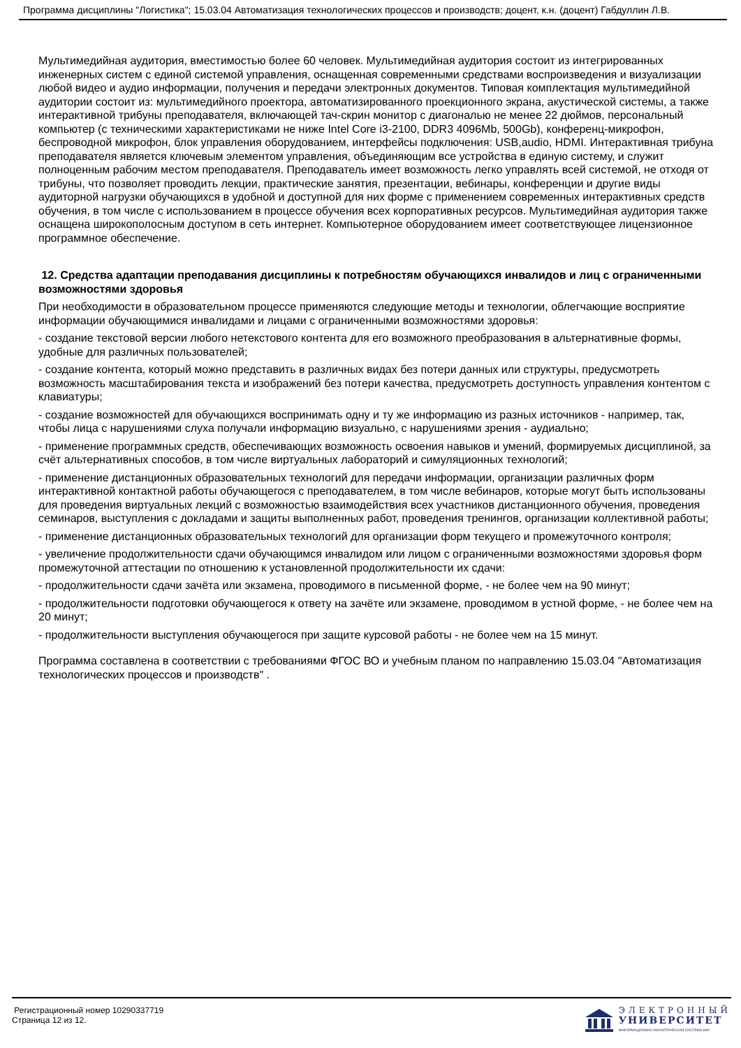Программа дисциплины "Логистика"; 15.03.04 Автоматизация технологических процессов и производств; доцент, к.н. (доцент) Габдуллин Л.В.
Мультимедийная аудитория, вместимостью более 60 человек. Мультимедийная аудитория состоит из интегрированных инженерных систем с единой системой управления, оснащенная современными средствами воспроизведения и визуализации любой видео и аудио информации, получения и передачи электронных документов. Типовая комплектация мультимедийной аудитории состоит из: мультимедийного проектора, автоматизированного проекционного экрана, акустической системы, а также интерактивной трибуны преподавателя, включающей тач-скрин монитор с диагональю не менее 22 дюймов, персональный компьютер (с техническими характеристиками не ниже Intel Core i3-2100, DDR3 4096Mb, 500Gb), конференц-микрофон, беспроводной микрофон, блок управления оборудованием, интерфейсы подключения: USB,audio, HDMI. Интерактивная трибуна преподавателя является ключевым элементом управления, объединяющим все устройства в единую систему, и служит полноценным рабочим местом преподавателя. Преподаватель имеет возможность легко управлять всей системой, не отходя от трибуны, что позволяет проводить лекции, практические занятия, презентации, вебинары, конференции и другие виды аудиторной нагрузки обучающихся в удобной и доступной для них форме с применением современных интерактивных средств обучения, в том числе с использованием в процессе обучения всех корпоративных ресурсов. Мультимедийная аудитория также оснащена широкополосным доступом в сеть интернет. Компьютерное оборудованием имеет соответствующее лицензионное программное обеспечение.
12. Средства адаптации преподавания дисциплины к потребностям обучающихся инвалидов и лиц с ограниченными возможностями здоровья
При необходимости в образовательном процессе применяются следующие методы и технологии, облегчающие восприятие информации обучающимися инвалидами и лицами с ограниченными возможностями здоровья:
- создание текстовой версии любого нетекстового контента для его возможного преобразования в альтернативные формы, удобные для различных пользователей;
- создание контента, который можно представить в различных видах без потери данных или структуры, предусмотреть возможность масштабирования текста и изображений без потери качества, предусмотреть доступность управления контентом с клавиатуры;
- создание возможностей для обучающихся воспринимать одну и ту же информацию из разных источников - например, так, чтобы лица с нарушениями слуха получали информацию визуально, с нарушениями зрения - аудиально;
- применение программных средств, обеспечивающих возможность освоения навыков и умений, формируемых дисциплиной, за счёт альтернативных способов, в том числе виртуальных лабораторий и симуляционных технологий;
- применение дистанционных образовательных технологий для передачи информации, организации различных форм интерактивной контактной работы обучающегося с преподавателем, в том числе вебинаров, которые могут быть использованы для проведения виртуальных лекций с возможностью взаимодействия всех участников дистанционного обучения, проведения семинаров, выступления с докладами и защиты выполненных работ, проведения тренингов, организации коллективной работы;
- применение дистанционных образовательных технологий для организации форм текущего и промежуточного контроля;
- увеличение продолжительности сдачи обучающимся инвалидом или лицом с ограниченными возможностями здоровья форм промежуточной аттестации по отношению к установленной продолжительности их сдачи:
- продолжительности сдачи зачёта или экзамена, проводимого в письменной форме, - не более чем на 90 минут;
- продолжительности подготовки обучающегося к ответу на зачёте или экзамене, проводимом в устной форме, - не более чем на 20 минут;
- продолжительности выступления обучающегося при защите курсовой работы - не более чем на 15 минут.
Программа составлена в соответствии с требованиями ФГОС ВО и учебным планом по направлению 15.03.04 "Автоматизация технологических процессов и производств" .
Регистрационный номер 10290337719
Страница 12 из 12.
ЭЛЕКТРОННЫЙ
УНИВЕРСИТЕТ
ИНФОРМАЦИОННО-АНАЛИТИЧЕСКАЯ СИСТЕМА КФУ